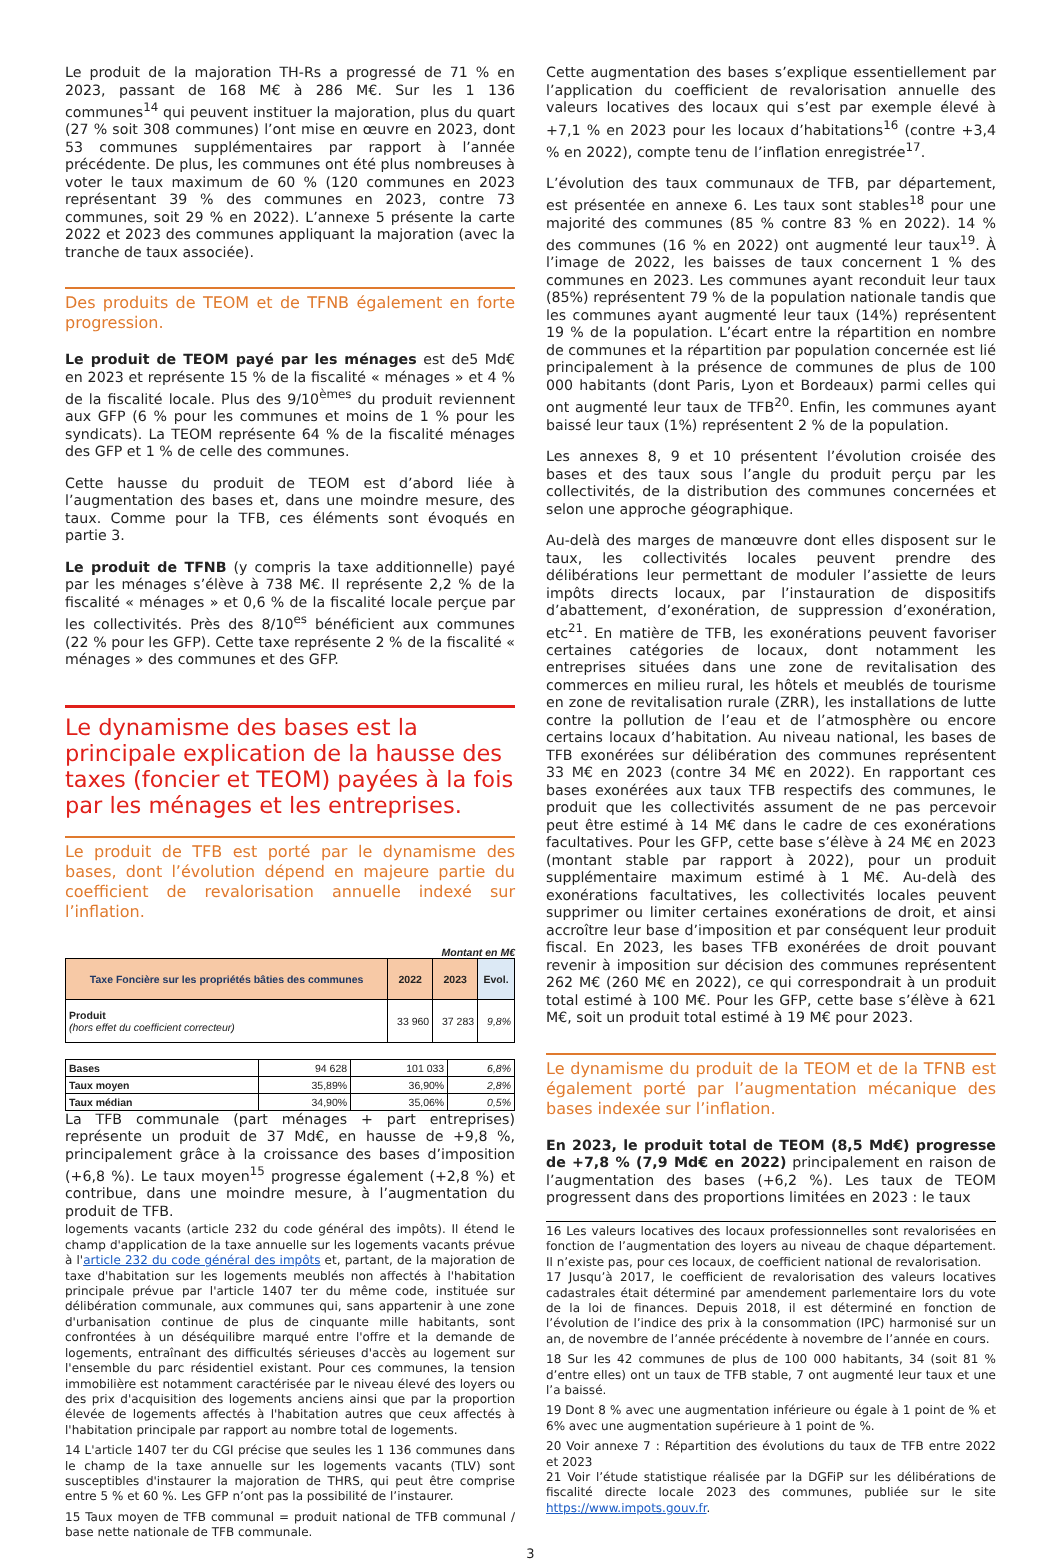Le produit de la majoration TH-Rs a progressé de 71 % en 2023, passant de 168 M€ à 286 M€. Sur les 1 136 communes<sup>14</sup> qui peuvent instituer la majoration, plus du quart (27 % soit 308 communes) l’ont mise en œuvre en 2023, dont 53 communes supplémentaires par rapport à l’année précédente. De plus, les communes ont été plus nombreuses à voter le taux maximum de 60 % (120 communes en 2023 représentant 39 % des communes en 2023, contre 73 communes, soit 29 % en 2022). L’annexe 5 présente la carte 2022 et 2023 des communes appliquant la majoration (avec la tranche de taux associée).
Des produits de TEOM et de TFNB également en forte progression.
Le produit de TEOM payé par les ménages est de5 Md€ en 2023 et représente 15 % de la fiscalité « ménages » et 4 % de la fiscalité locale. Plus des 9/10<sup>èmes</sup> du produit reviennent aux GFP (6 % pour les communes et moins de 1 % pour les syndicats). La TEOM représente 64 % de la fiscalité ménages des GFP et 1 % de celle des communes.
Cette hausse du produit de TEOM est d’abord liée à l’augmentation des bases et, dans une moindre mesure, des taux. Comme pour la TFB, ces éléments sont évoqués en partie 3.
Le produit de TFNB (y compris la taxe additionnelle) payé par les ménages s’élève à 738 M€. Il représente 2,2 % de la fiscalité « ménages » et 0,6 % de la fiscalité locale perçue par les collectivités. Près des 8/10<sup>es</sup> bénéficient aux communes (22 % pour les GFP). Cette taxe représente 2 % de la fiscalité « ménages » des communes et des GFP.
Le dynamisme des bases est la principale explication de la hausse des taxes (foncier et TEOM) payées à la fois par les ménages et les entreprises.
Le produit de TFB est porté par le dynamisme des bases, dont l’évolution dépend en majeure partie du coefficient de revalorisation annuelle indexé sur l’inflation.
Montant en M€
| Taxe Foncière sur les propriétés bâties des communes | 2022 | 2023 | Evol. |
| --- | --- | --- | --- |
| Produit (hors effet du coefficient correcteur) | 33 960 | 37 283 | 9,8% |
| Bases | 94 628 | 101 033 | 6,8% |
| Taux moyen | 35,89% | 36,90% | 2,8% |
| Taux médian | 34,90% | 35,06% | 0,5% |
La TFB communale (part ménages + part entreprises) représente un produit de 37 Md€, en hausse de +9,8 %, principalement grâce à la croissance des bases d’imposition (+6,8 %). Le taux moyen<sup>15</sup> progresse également (+2,8 %) et contribue, dans une moindre mesure, à l’augmentation du produit de TFB.
logements vacants (article 232 du code général des impôts). Il étend le champ d'application de la taxe annuelle sur les logements vacants prévue à l'article 232 du code général des impôts et, partant, de la majoration de taxe d'habitation sur les logements meublés non affectés à l'habitation principale prévue par l'article 1407 ter du même code, instituée sur délibération communale, aux communes qui, sans appartenir à une zone d'urbanisation continue de plus de cinquante mille habitants, sont confrontées à un déséquilibre marqué entre l'offre et la demande de logements, entraînant des difficultés sérieuses d'accès au logement sur l'ensemble du parc résidentiel existant. Pour ces communes, la tension immobilière est notamment caractérisée par le niveau élevé des loyers ou des prix d'acquisition des logements anciens ainsi que par la proportion élevée de logements affectés à l'habitation autres que ceux affectés à l'habitation principale par rapport au nombre total de logements.
14 L'article 1407 ter du CGI précise que seules les 1 136 communes dans le champ de la taxe annuelle sur les logements vacants (TLV) sont susceptibles d'instaurer la majoration de THRS, qui peut être comprise entre 5 % et 60 %. Les GFP n’ont pas la possibilité de l’instaurer.
15 Taux moyen de TFB communal = produit national de TFB communal / base nette nationale de TFB communale.
Cette augmentation des bases s’explique essentiellement par l’application du coefficient de revalorisation annuelle des valeurs locatives des locaux qui s’est par exemple élevé à +7,1 % en 2023 pour les locaux d’habitations<sup>16</sup> (contre +3,4 % en 2022), compte tenu de l’inflation enregistrée<sup>17</sup>.
L’évolution des taux communaux de TFB, par département, est présentée en annexe 6. Les taux sont stables<sup>18</sup> pour une majorité des communes (85 % contre 83 % en 2022). 14 % des communes (16 % en 2022) ont augmenté leur taux<sup>19</sup>. À l’image de 2022, les baisses de taux concernent 1 % des communes en 2023. Les communes ayant reconduit leur taux (85%) représentent 79 % de la population nationale tandis que les communes ayant augmenté leur taux (14%) représentent 19 % de la population. L’écart entre la répartition en nombre de communes et la répartition par population concernée est lié principalement à la présence de communes de plus de 100 000 habitants (dont Paris, Lyon et Bordeaux) parmi celles qui ont augmenté leur taux de TFB<sup>20</sup>. Enfin, les communes ayant baissé leur taux (1%) représentent 2 % de la population.
Les annexes 8, 9 et 10 présentent l’évolution croisée des bases et des taux sous l’angle du produit perçu par les collectivités, de la distribution des communes concernées et selon une approche géographique.
Au-delà des marges de manœuvre dont elles disposent sur le taux, les collectivités locales peuvent prendre des délibérations leur permettant de moduler l’assiette de leurs impôts directs locaux, par l’instauration de dispositifs d’abattement, d’exonération, de suppression d’exonération, etc<sup>21</sup>. En matière de TFB, les exonérations peuvent favoriser certaines catégories de locaux, dont notamment les entreprises situées dans une zone de revitalisation des commerces en milieu rural, les hôtels et meublés de tourisme en zone de revitalisation rurale (ZRR), les installations de lutte contre la pollution de l’eau et de l’atmosphère ou encore certains locaux d’habitation. Au niveau national, les bases de TFB exonérées sur délibération des communes représentent 33 M€ en 2023 (contre 34 M€ en 2022). En rapportant ces bases exonérées aux taux TFB respectifs des communes, le produit que les collectivités assument de ne pas percevoir peut être estimé à 14 M€ dans le cadre de ces exonérations facultatives. Pour les GFP, cette base s’élève à 24 M€ en 2023 (montant stable par rapport à 2022), pour un produit supplémentaire maximum estimé à 1 M€. Au-delà des exonérations facultatives, les collectivités locales peuvent supprimer ou limiter certaines exonérations de droit, et ainsi accroître leur base d’imposition et par conséquent leur produit fiscal. En 2023, les bases TFB exonérées de droit pouvant revenir à imposition sur décision des communes représentent 262 M€ (260 M€ en 2022), ce qui correspondrait à un produit total estimé à 100 M€. Pour les GFP, cette base s’élève à 621 M€, soit un produit total estimé à 19 M€ pour 2023.
Le dynamisme du produit de la TEOM et de la TFNB est également porté par l’augmentation mécanique des bases indexée sur l’inflation.
En 2023, le produit total de TEOM (8,5 Md€) progresse de +7,8 % (7,9 Md€ en 2022) principalement en raison de l’augmentation des bases (+6,2 %). Les taux de TEOM progressent dans des proportions limitées en 2023 : le taux
16 Les valeurs locatives des locaux professionnelles sont revalorisées en fonction de l’augmentation des loyers au niveau de chaque département. Il n’existe pas, pour ces locaux, de coefficient national de revalorisation.
17 Jusqu’à 2017, le coefficient de revalorisation des valeurs locatives cadastrales était déterminé par amendement parlementaire lors du vote de la loi de finances. Depuis 2018, il est déterminé en fonction de l’évolution de l’indice des prix à la consommation (IPC) harmonisé sur un an, de novembre de l’année précédente à novembre de l’année en cours.
18 Sur les 42 communes de plus de 100 000 habitants, 34 (soit 81 % d’entre elles) ont un taux de TFB stable, 7 ont augmenté leur taux et une l’a baissé.
19 Dont 8 % avec une augmentation inférieure ou égale à 1 point de % et 6% avec une augmentation supérieure à 1 point de %.
20 Voir annexe 7 : Répartition des évolutions du taux de TFB entre 2022 et 2023
21 Voir l’étude statistique réalisée par la DGFiP sur les délibérations de fiscalité directe locale 2023 des communes, publiée sur le site https://www.impots.gouv.fr.
3